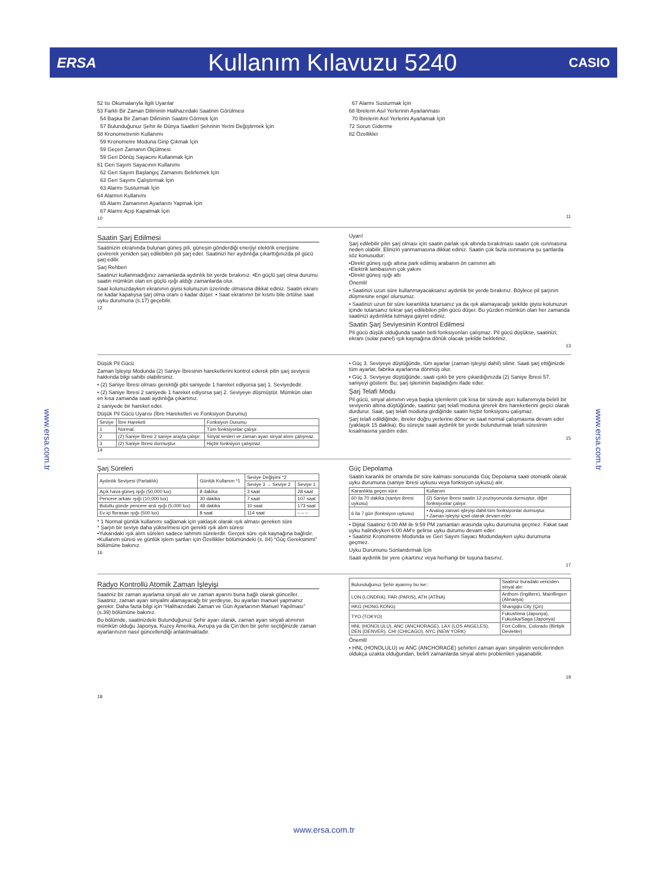ERSA Kullanım Kılavuzu 5240 CASIO
www.ersa.com.tr
www.ersa.com.tr
52 Isı Okumalarıyla İlgili Uyarılar
53 Farklı Bir Zaman Diliminin Halihazırdaki Saatinin Görülmesi
54 Başka Bir Zaman Diliminin Saatini Görmek İçin
57 Bulunduğunuz Şehir ile Dünya Saatleri Şehrinin Yerini Değiştirmek İçin
58 Kronometrenin Kullanımı
59 Kronometre Moduna Girip Çıkmak İçin
59 Geçen Zamanın Ölçülmesi
59 Geri Dönüş Sayacını Kullanmak İçin
61 Geri Sayım Sayacının Kullanımı
62 Geri Sayım Başlangıç Zamanını Belirlemek İçin
63 Geri Sayımı Çalıştırmak İçin
63 Alarmı Susturmak İçin
64 Alarmın Kullanımı
65 Alarm Zamanının Ayarlarını Yapmak İçin
67 Alarmı Açıp Kapatmak İçin
10
67 Alarmı Susturmak İçin
68 İbrelerin Asıl Yerlerinin Ayarlanması
70 İbrelerin Asıl Yerlerini Ayarlamak İçin
72 Sorun Giderme
82 Özellikler
11
Saatin Şarj Edilmesi
Saatinizin ekranında bulunan güneş pili, güneşin gönderdiği enerjiyi elektrik enerjisine çevirerek yeniden şarj edilebilen pili şarj eder. Saatinizi her aydınlığa çıkarttığınızda pil gücü şarj edilir.
Şarj Rehberi
Saatinizi kullanmadığınız zamanlarda aydınlık bir yerde bırakınız. •En güçlü şarj olma durumu saatin mümkün olan en güçlü ışığı aldığı zamanlarda olur.
Saat kolunuzdayken ekranının giyisi kolunuzun üzerinde olmasına dikkat ediniz. Saatin ekranı ne kadar kapalıysa şarj olma oranı o kadar düşer. • Saat ekranının bir kısmı bile örtülse saat uyku durumuna (s.17) geçebilir.
12
Uyarı!
Şarj edilebilir pilin şarj olması için saatin parlak ışık altında bırakılması saatin çok ısınmasına neden olabilir. Elinizin yanmamasına dikkat ediniz. Saatin çok fazla ısınmasına şu şartlarda söz konusudur:
•Direkt güneş ışığı altına park edilmiş arabanın ön camının altı
•Elektrik lambasının çok yakını
•Direkt güneş ışığı altı
Önemli!
• Saatinizi uzun süre kullanmayacaksanız aydınlık bir yerde bırakınız. Böylece pil şarjının düşmesine engel olursunuz.
• Saatinizi uzun bir süre karanlıkta tutarsanız ya da ışık alamayacağı şekilde giyisi kolunuzun içinde tutarsanız tekrar şarj edilebilen pilin gücü düşer. Bu yüzden mümkün olan her zamanda saatinizi aydınlıkta tutmaya gayret ediniz.
Saatin Şarj Seviyesinin Kontrol Edilmesi
Pil gücü düşük olduğunda saatin belli fonksiyonları çalışmaz. Pil gücü düşükse, saatinizi; ekranı (solar panel) ışık kaynağına dönük olacak şekilde bekletiniz.
13
Düşük Pil Gücü
Zaman İşleyişi Modunda (2) Saniye İbresinin hareketlerini kontrol ederek pilin şarj seviyesi hakkında bilgi sahibi olabilirsiniz.
• (2) Saniye İbresi olması gerektiği gibi saniyede 1 hareket ediyorsa şarj 1. Seviyededir.
• (2) Saniye İbresi 2 saniyede 1 hareket ediyorsa şarj 2. Seviyeye düşmüştür. Mümkün olan en kısa zamanda saati aydınlığa çıkartınız.
2 saniyede bir hareket eder.
Düşük Pil Gücü Uyarısı (İbre Hareketleri ve Fonksiyon Durumu)
| Seviye | İbre Hareketi | Fonksiyon Durumu |
| --- | --- | --- |
| 1 | Normal. | Tüm fonksiyonlar çalışır. |
| 2 | (2) Saniye İbresi 2 saniye arayla çalışır. | Sinyal sesleri ve zaman ayarı sinyal alımı çalışmaz. |
| 3 | (2) Saniye İbresi durmuştur. | Hiçbir fonksiyon çalışmaz. |
14
• Güç 3. Seviyeye düştüğünde, tüm ayarlar (zaman işleyişi dahil) silinir. Saati şarj ettiğinizde tüm ayarlar, fabrika ayarlarına dönmüş olur.
• Güç 3. Seviyeye düştüğünde, saati ışıklı bir yere çıkardığınızda (2) Saniye İbresi 57. saniyeyi gösterir. Bu; şarj işleminin başladığını ifade eder.
Şarj Telafi Modu
Pil gücü, sinyal alımının veya başka işlemlerin çok kısa bir sürede aşırı kullanımıyla belirli bir seviyenin altına düştüğünde, saatiniz şarj telafi moduna girerek ibre hareketlerini geçici olarak durdurur. Saat, şarj telafi moduna girdiğinde saatin hiçbir fonksiyonu çalışmaz.
Şarj telafi edildiğinde, ibreler doğru yerlerine döner ve saat normal çalışmasına devam eder (yaklaşık 15 dakika). Bu süreçte saati aydınlık bir yerde bulundurmak telafi süresinin kısalmasına yardım eder.
15
Şarj Süreleri
| Aydınlık Seviyesi (Parlaklık) | Günlük Kullanım *1 | Seviye Değişimi *2 | |
| --- | --- | --- | --- |
| | | Seviye 3 → Seviye 2 | Seviye 1 |
| Açık hava güneş ışığı (50,000 lux) | 8 dakika | 3 saat | 28 saat |
| Pencere arkası ışığı (10,000 lux) | 30 dakika | 7 saat | 107 saat |
| Bulutlu günde pencere ardı ışığı (5,000 lux) | 48 dakika | 10 saat | 173 saat |
| Ev içi florasan ışığı (500 lux) | 8 saat | 114 saat | – – – |
* 1 Normal günlük kullanımı sağlamak için yaklaşık olarak ışık alması gereken süre
* Şarjın bir seviye daha yükselmesi için gerekli ışık alım süresi
•Yukarıdaki ışık alım süreleri sadece tahmini sürelerdir. Gerçek süre ışık kaynağına bağlıdır.
•Kullanım süresi ve günlük işlem şartları için Özellikler bölümündeki (s. 84) “Güç Gereksinimi” bölümüne bakınız.
16
Güç Depolama
Saatin karanlık bir ortamda bir süre kalması sonucunda Güç Depolama saati otomatik olarak uyku durumuna (saniye ibresi uykusu veya fonksiyon uykusu) alır.
| Karanlıkta geçen süre | Kullanım |
| --- | --- |
| 60 ila 70 dakika (saniye ibresi uykusu) | (2) Saniye İbresi saatin 12 pozisyonunda durmuştur, diğer fonksiyonlar çalışır. |
| 6 ila 7 gün (fonksiyon uykusu) | • Analog zaman işleyişi dahil tüm fonksiyonlar durmuştur. • Zaman işleyişi içsel olarak devam eder. |
• Dijital Saatiniz 6:00 AM ile 9:59 PM zamanları arasında uyku durumuna geçmez. Fakat saat uyku halindeyken 6:00 AM’e gelirse uyku durumu devam eder.
• Saatiniz Kronometre Modunda ve Geri Sayım Sayacı Modundayken uyku durumuna geçmez.
Uyku Durumunu Sonlandırmak İçin
Saati aydınlık bir yere çıkartınız veya herhangi bir tuşuna basınız.
17
Radyo Kontrollü Atomik Zaman İşleyişi
Saatiniz bir zaman ayarlama sinyali alır ve zaman ayarını buna bağlı olarak günceller. Saatiniz, zaman ayarı sinyalini alamayacağı bir yerdeyse, bu ayarları manuel yapmanız gerekir. Daha fazla bilgi için “Halihazırdaki Zaman ve Gün Ayarlarının Manuel Yapılması” (s.39) bölümüne bakınız.
Bu bölümde, saatinizdeki Bulunduğunuz Şehir ayarı olarak, zaman ayarı sinyali alımının mümkün olduğu Japonya, Kuzey Amerika, Avrupa ya da Çin’den bir şehir seçtiğinizde zaman ayarlarınızın nasıl güncellendiği anlatılmaktadır.
18
| Bulunduğunuz Şehir ayarınıy bu ise:: | Saatiniz buradaki vericiden sinyal alır: |
| --- | --- |
| LON (LONDRA), PAR (PARIS), ATH (ATİNA) | Anthorn (İngiltere), Mainflingen (Almanya) |
| HKG (HONG KONG) | Shangqiu City (Çin) |
| TYO (TOKYO) | Fukushima (Japonya), Fukuoka/Saga (Japonya) |
| HNL (HONOLULU), ANC (ANCHORAGE), LAX (LOS ANGELES), DEN (DENVER), CHI (CHICAGO), NYC (NEW YORK) | Fort Collins, Colorado (Birlişik Devletler) |
Önemli!
• HNL (HONOLULU) ve ANC (ANCHORAGE) şehirleri zaman ayarı sinyalinin vericilerinden oldukça uzakta olduğundan, belirli zamanlarda sinyal alımı problemleri yaşanabilir.
19
www.ersa.com.tr